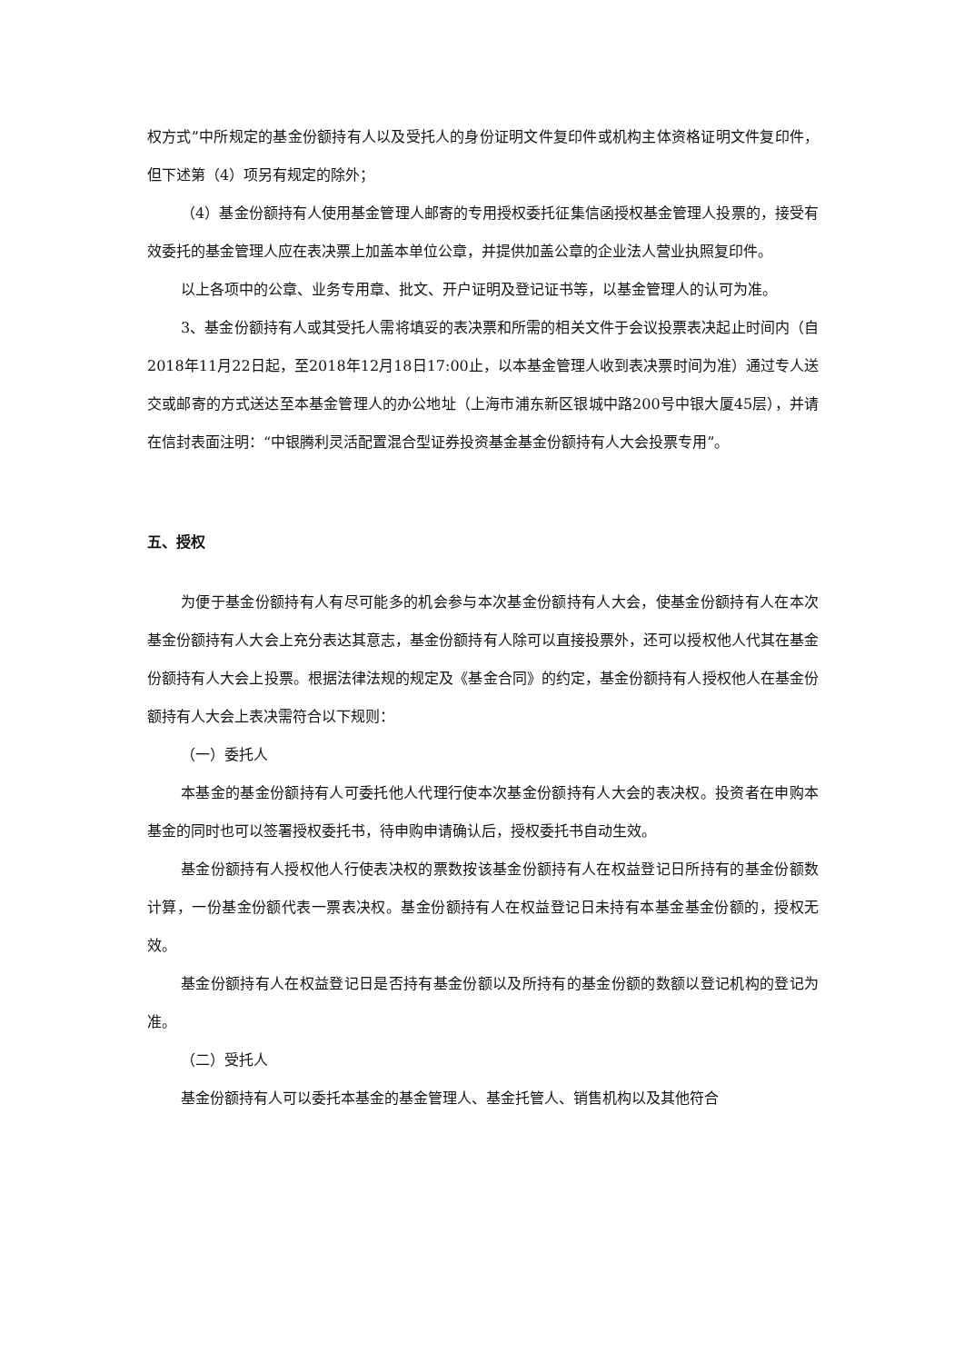权方式”中所规定的基金份额持有人以及受托人的身份证明文件复印件或机构主体资格证明文件复印件，但下述第（4）项另有规定的除外；
（4）基金份额持有人使用基金管理人邮寄的专用授权委托征集信函授权基金管理人投票的，接受有效委托的基金管理人应在表决票上加盖本单位公章，并提供加盖公章的企业法人营业执照复印件。
以上各项中的公章、业务专用章、批文、开户证明及登记证书等，以基金管理人的认可为准。
3、基金份额持有人或其受托人需将填妥的表决票和所需的相关文件于会议投票表决起止时间内（自2018年11月22日起，至2018年12月18日17:00止，以本基金管理人收到表决票时间为准）通过专人送交或邮寄的方式送达至本基金管理人的办公地址（上海市浦东新区银城中路200号中银大厦45层），并请在信封表面注明：“中银腾利灵活配置混合型证券投资基金基金份额持有人大会投票专用”。
五、授权
为便于基金份额持有人有尽可能多的机会参与本次基金份额持有人大会，使基金份额持有人在本次基金份额持有人大会上充分表达其意志，基金份额持有人除可以直接投票外，还可以授权他人代其在基金份额持有人大会上投票。根据法律法规的规定及《基金合同》的约定，基金份额持有人授权他人在基金份额持有人大会上表决需符合以下规则：
（一）委托人
本基金的基金份额持有人可委托他人代理行使本次基金份额持有人大会的表决权。投资者在申购本基金的同时也可以签署授权委托书，待申购申请确认后，授权委托书自动生效。
基金份额持有人授权他人行使表决权的票数按该基金份额持有人在权益登记日所持有的基金份额数计算，一份基金份额代表一票表决权。基金份额持有人在权益登记日未持有本基金基金份额的，授权无效。
基金份额持有人在权益登记日是否持有基金份额以及所持有的基金份额的数额以登记机构的登记为准。
（二）受托人
基金份额持有人可以委托本基金的基金管理人、基金托管人、销售机构以及其他符合